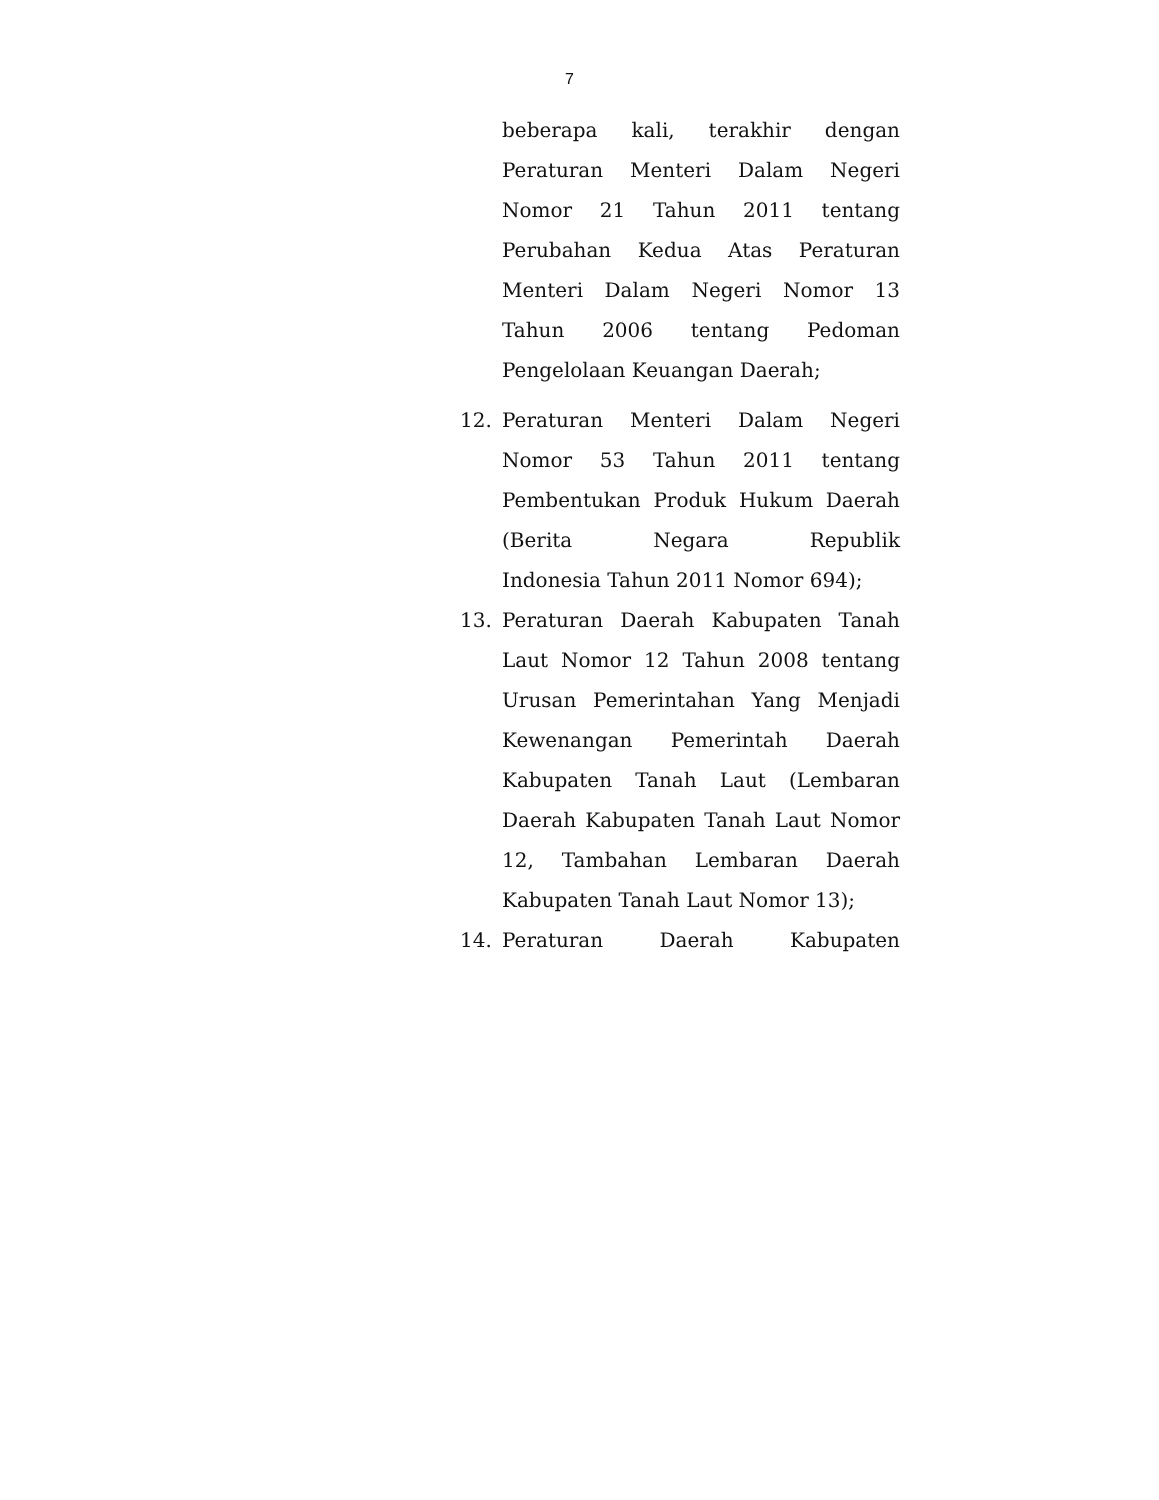7
beberapa kali, terakhir dengan Peraturan Menteri Dalam Negeri Nomor 21 Tahun 2011 tentang Perubahan Kedua Atas Peraturan Menteri Dalam Negeri Nomor 13 Tahun 2006 tentang Pedoman
Pengelolaan Keuangan Daerah;
12. Peraturan Menteri Dalam Negeri Nomor 53 Tahun 2011 tentang Pembentukan Produk Hukum Daerah (Berita Negara Republik
Indonesia Tahun 2011 Nomor 694);
13. Peraturan Daerah Kabupaten Tanah Laut Nomor 12 Tahun 2008 tentang Urusan Pemerintahan Yang Menjadi Kewenangan Pemerintah Daerah Kabupaten Tanah Laut (Lembaran Daerah Kabupaten Tanah Laut Nomor 12, Tambahan Lembaran Daerah
Kabupaten Tanah Laut Nomor 13);
14. Peraturan Daerah Kabupaten